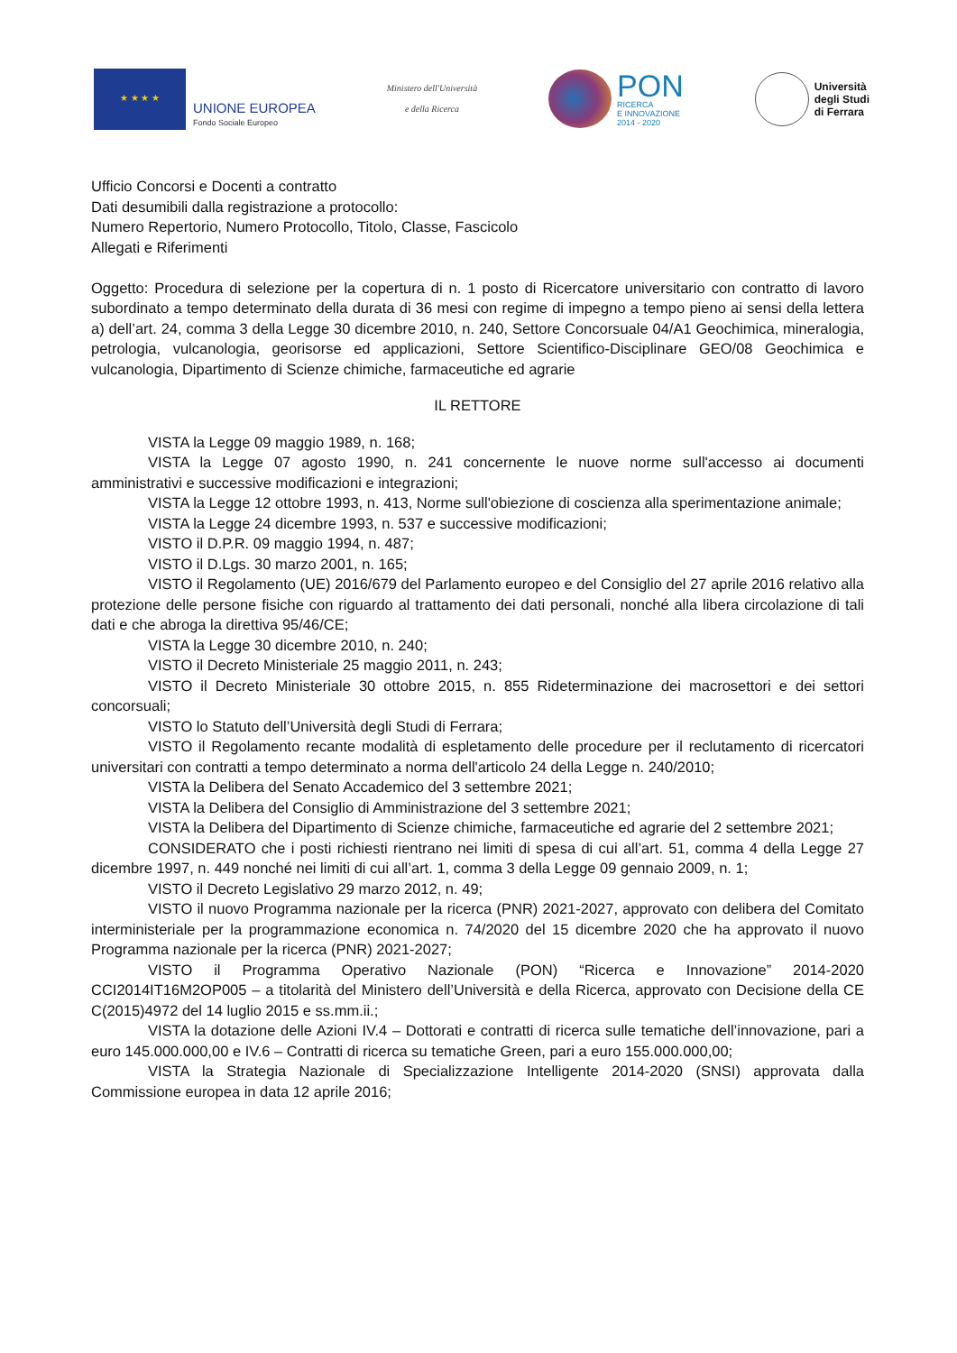★ ★ ★ ★
UNIONE EUROPEA
Fondo Sociale Europeo
Ministero dell'Università
e della Ricerca
PON
RICERCA
E INNOVAZIONE
2014 - 2020
Università
degli Studi
di Ferrara
Ufficio Concorsi e Docenti a contratto
Dati desumibili dalla registrazione a protocollo:
Numero Repertorio, Numero Protocollo, Titolo, Classe, Fascicolo
Allegati e Riferimenti
Oggetto: Procedura di selezione per la copertura di n. 1 posto di Ricercatore universitario con contratto di lavoro subordinato a tempo determinato della durata di 36 mesi con regime di impegno a tempo pieno ai sensi della lettera a) dell’art. 24, comma 3 della Legge 30 dicembre 2010, n. 240, Settore Concorsuale 04/A1 Geochimica, mineralogia, petrologia, vulcanologia, georisorse ed applicazioni, Settore Scientifico-Disciplinare GEO/08 Geochimica e vulcanologia, Dipartimento di Scienze chimiche, farmaceutiche ed agrarie
IL RETTORE
VISTA la Legge 09 maggio 1989, n. 168;
VISTA la Legge 07 agosto 1990, n. 241 concernente le nuove norme sull'accesso ai documenti amministrativi e successive modificazioni e integrazioni;
VISTA la Legge 12 ottobre 1993, n. 413, Norme sull'obiezione di coscienza alla sperimentazione animale;
VISTA la Legge 24 dicembre 1993, n. 537 e successive modificazioni;
VISTO il D.P.R. 09 maggio 1994, n. 487;
VISTO il D.Lgs. 30 marzo 2001, n. 165;
VISTO il Regolamento (UE) 2016/679 del Parlamento europeo e del Consiglio del 27 aprile 2016 relativo alla protezione delle persone fisiche con riguardo al trattamento dei dati personali, nonché alla libera circolazione di tali dati e che abroga la direttiva 95/46/CE;
VISTA la Legge 30 dicembre 2010, n. 240;
VISTO il Decreto Ministeriale 25 maggio 2011, n. 243;
VISTO il Decreto Ministeriale 30 ottobre 2015, n. 855 Rideterminazione dei macrosettori e dei settori concorsuali;
VISTO lo Statuto dell’Università degli Studi di Ferrara;
VISTO il Regolamento recante modalità di espletamento delle procedure per il reclutamento di ricercatori universitari con contratti a tempo determinato a norma dell'articolo 24 della Legge n. 240/2010;
VISTA la Delibera del Senato Accademico del 3 settembre 2021;
VISTA la Delibera del Consiglio di Amministrazione del 3 settembre 2021;
VISTA la Delibera del Dipartimento di Scienze chimiche, farmaceutiche ed agrarie del 2 settembre 2021;
CONSIDERATO che i posti richiesti rientrano nei limiti di spesa di cui all’art. 51, comma 4 della Legge 27 dicembre 1997, n. 449 nonché nei limiti di cui all’art. 1, comma 3 della Legge 09 gennaio 2009, n. 1;
VISTO il Decreto Legislativo 29 marzo 2012, n. 49;
VISTO il nuovo Programma nazionale per la ricerca (PNR) 2021-2027, approvato con delibera del Comitato interministeriale per la programmazione economica n. 74/2020 del 15 dicembre 2020 che ha approvato il nuovo Programma nazionale per la ricerca (PNR) 2021-2027;
VISTO il Programma Operativo Nazionale (PON) “Ricerca e Innovazione” 2014-2020 CCI2014IT16M2OP005 – a titolarità del Ministero dell’Università e della Ricerca, approvato con Decisione della CE C(2015)4972 del 14 luglio 2015 e ss.mm.ii.;
VISTA la dotazione delle Azioni IV.4 – Dottorati e contratti di ricerca sulle tematiche dell’innovazione, pari a euro 145.000.000,00 e IV.6 – Contratti di ricerca su tematiche Green, pari a euro 155.000.000,00;
VISTA la Strategia Nazionale di Specializzazione Intelligente 2014-2020 (SNSI) approvata dalla Commissione europea in data 12 aprile 2016;